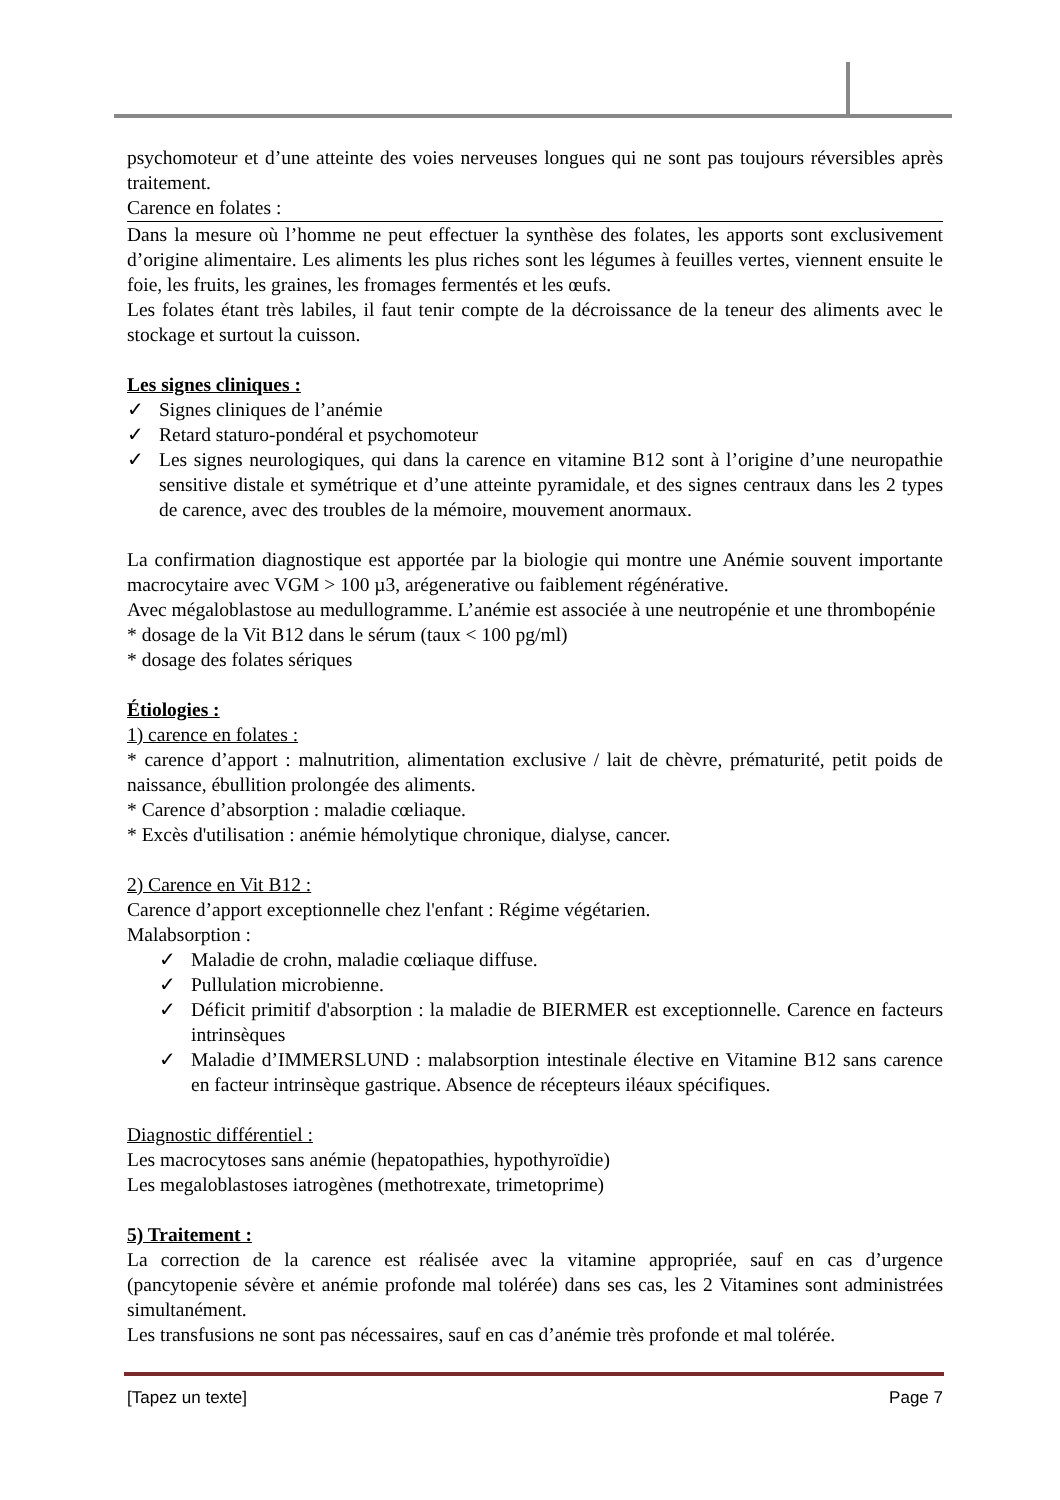psychomoteur et d’une atteinte des voies nerveuses longues qui ne sont pas toujours réversibles après traitement.
Carence en folates :
Dans la mesure où l’homme ne peut effectuer la synthèse des folates, les apports sont exclusivement d’origine alimentaire. Les aliments les plus riches sont les légumes à feuilles vertes, viennent ensuite le foie, les fruits, les graines, les fromages fermentés et les œufs.
Les folates étant très labiles, il faut tenir compte de la décroissance de la teneur des aliments avec le stockage et surtout la cuisson.
Les signes cliniques :
✓ Signes cliniques de l’anémie
✓ Retard staturo-pondéral et psychomoteur
✓ Les signes neurologiques, qui dans la carence en vitamine B12 sont à l’origine d’une neuropathie sensitive distale et symétrique et d’une atteinte pyramidale, et des signes centraux dans les 2 types de carence, avec des troubles de la mémoire, mouvement anormaux.
La confirmation diagnostique est apportée par la biologie qui montre une Anémie souvent importante macrocytaire avec VGM > 100 µ3, arégenerative ou faiblement régénérative.
Avec mégaloblastose au medullogramme. L’anémie est associée à une neutropénie et une thrombopénie
* dosage de la Vit B12 dans le sérum (taux < 100 pg/ml)
* dosage des folates sériques
Étiologies :
1) carence en folates :
* carence d’apport : malnutrition, alimentation exclusive / lait de chèvre, prématurité, petit poids de naissance, ébullition prolongée des aliments.
* Carence d’absorption : maladie cœliaque.
* Excès d'utilisation : anémie hémolytique chronique, dialyse, cancer.
2) Carence en Vit B12 :
Carence d’apport exceptionnelle chez l'enfant : Régime végétarien.
Malabsorption :
✓ Maladie de crohn, maladie cœliaque diffuse.
✓ Pullulation microbienne.
✓ Déficit primitif d'absorption : la maladie de BIERMER est exceptionnelle. Carence en facteurs intrinsèques
✓ Maladie d’IMMERSLUND : malabsorption intestinale élective en Vitamine B12 sans carence en facteur intrinsèque gastrique. Absence de récepteurs iléaux spécifiques.
Diagnostic différentiel :
Les macrocytoses sans anémie (hepatopathies, hypothyroïdie)
Les megaloblastoses iatrogènes (methotrexate, trimetoprime)
5) Traitement :
La correction de la carence est réalisée avec la vitamine appropriée, sauf en cas d’urgence (pancytopenie sévère et anémie profonde mal tolérée) dans ses cas, les 2 Vitamines sont administrées simultanément.
Les transfusions ne sont pas nécessaires, sauf en cas d’anémie très profonde et mal tolérée.
[Tapez un texte] Page 7